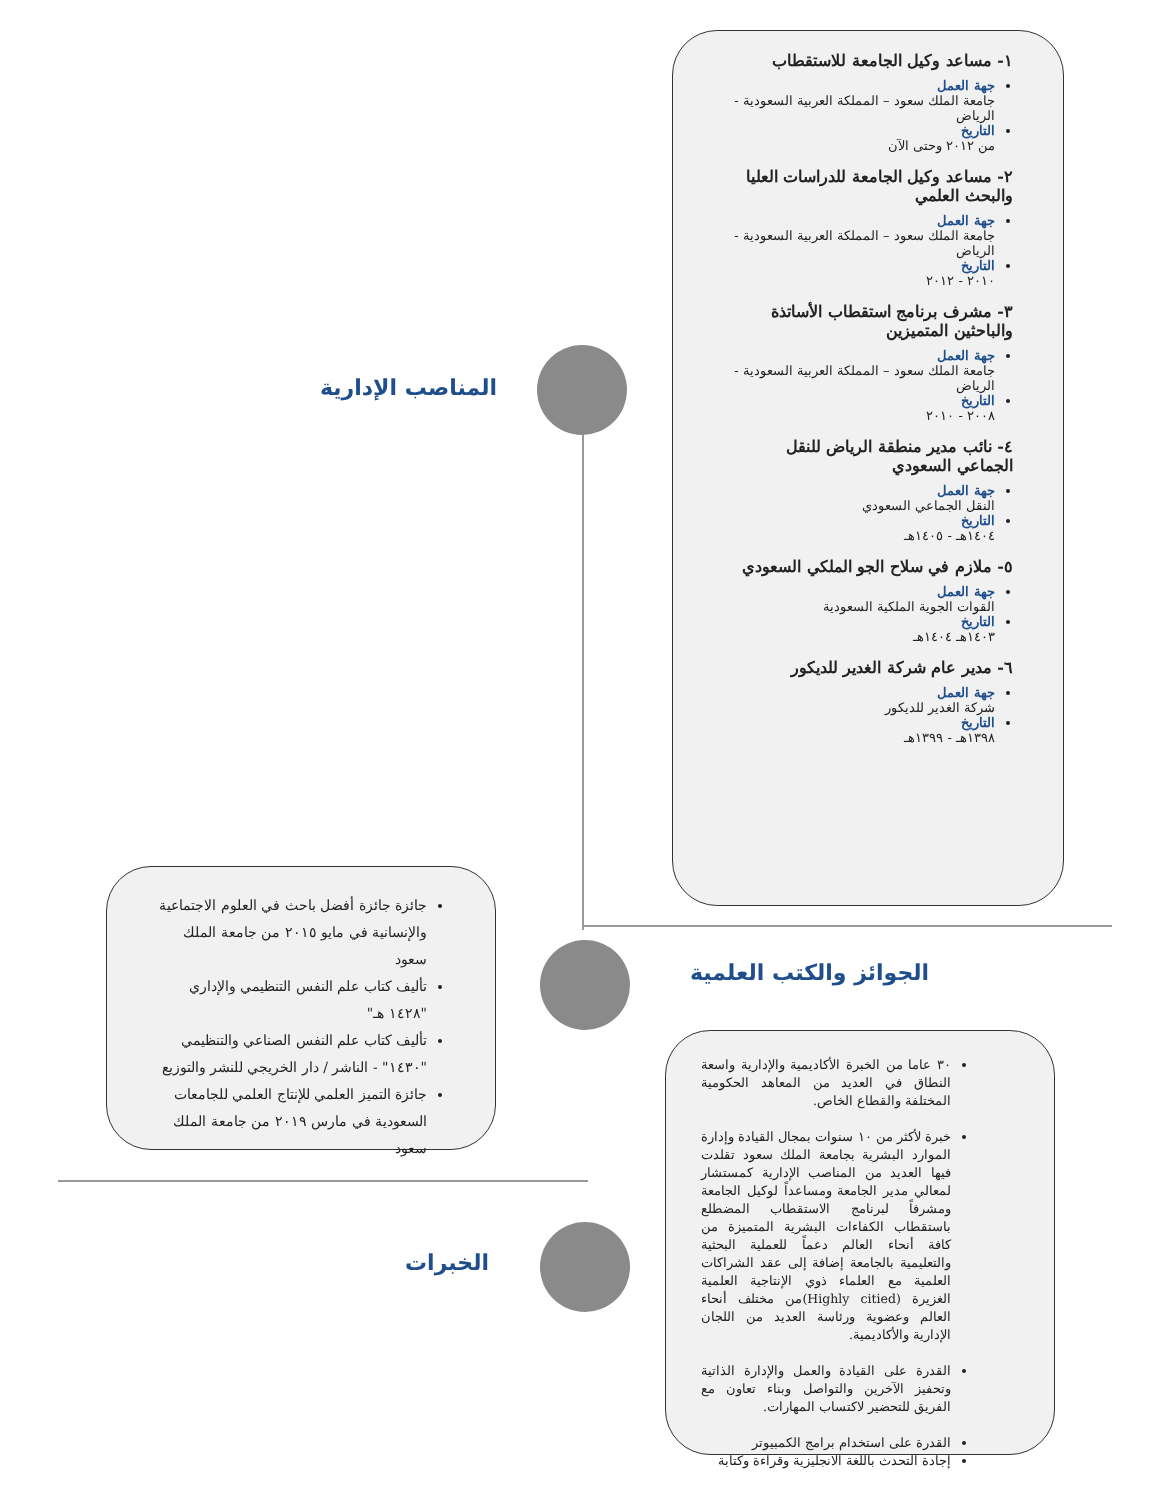المناصب الإدارية
الجوائز والكتب العلمية
الخبرات
١- مساعد وكيل الجامعة للاستقطاب
جهة العمل
جامعة الملك سعود – المملكة العربية السعودية - الرياض
التاريخ
من ٢٠١٢ وحتى الآن
٢- مساعد وكيل الجامعة للدراسات العليا والبحث العلمي
جهة العمل
جامعة الملك سعود – المملكة العربية السعودية - الرياض
التاريخ
٢٠١٠ - ٢٠١٢
٣- مشرف برنامج استقطاب الأساتذة والباحثين المتميزين
جهة العمل
جامعة الملك سعود – المملكة العربية السعودية - الرياض
التاريخ
٢٠٠٨ - ٢٠١٠
٤- نائب مدير منطقة الرياض للنقل الجماعي السعودي
جهة العمل
النقل الجماعي السعودي
التاريخ
١٤٠٤هـ - ١٤٠٥هـ
٥- ملازم في سلاح الجو الملكي السعودي
جهة العمل
القوات الجوية الملكية السعودية
التاريخ
١٤٠٣هـ ١٤٠٤هـ
٦- مدير عام شركة الغدير للديكور
جهة العمل
شركة الغدير للديكور
التاريخ
١٣٩٨هـ - ١٣٩٩هـ
جائزة جائزة أفضل باحث في العلوم الاجتماعية والإنسانية في مايو ٢٠١٥ من جامعة الملك سعود
تأليف كتاب علم النفس التنظيمي والإداري "١٤٢٨ هـ"
تأليف كتاب علم النفس الصناعي والتنظيمي "١٤٣٠" - الناشر / دار الخريجي للنشر والتوزيع
جائزة التميز العلمي للإنتاج العلمي للجامعات السعودية في مارس ٢٠١٩ من جامعة الملك سعود
٣٠ عاما من الخبرة الأكاديمية والإدارية واسعة النطاق في العديد من المعاهد الحكومية المختلفة والقطاع الخاص.
خبرة لأكثر من ١٠ سنوات بمجال القيادة وإدارة الموارد البشرية بجامعة الملك سعود تقلدت فيها العديد من المناصب الإدارية كمستشار لمعالي مدير الجامعة ومساعداً لوكيل الجامعة ومشرفاً لبرنامج الاستقطاب المضطلع باستقطاب الكفاءات البشرية المتميزة من كافة أنحاء العالم دعماً للعملية البحثية والتعليمية بالجامعة إضافة إلى عقد الشراكات العلمية مع العلماء ذوي الإنتاجية العلمية الغزيرة (Highly citied)من مختلف أنحاء العالم وعضوية ورئاسة العديد من اللجان الإدارية والأكاديمية.
القدرة على القيادة والعمل والإدارة الذاتية وتحفيز الآخرين والتواصل وبناء تعاون مع الفريق للتحضير لاكتساب المهارات.
القدرة على استخدام برامج الكمبيوتر
إجادة التحدث باللغة الانجليزية وقراءة وكتابة